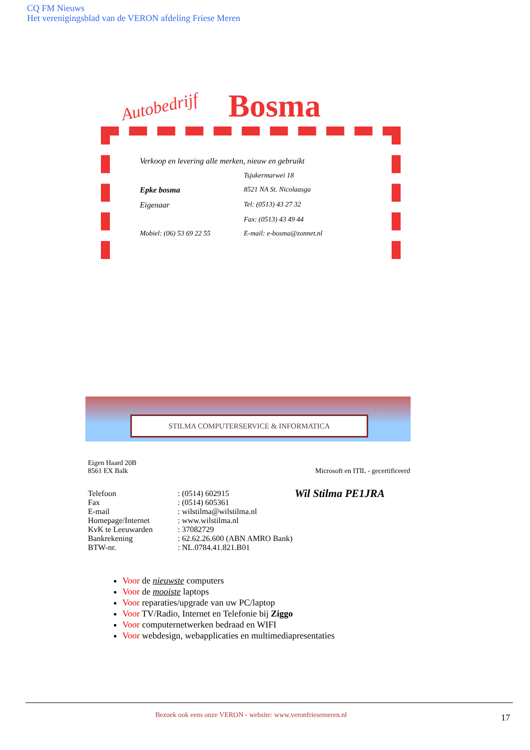CQ FM Nieuws
Het verenigingsblad van de VERON afdeling Friese Meren
Autobedrijf Bosma
Verkoop en levering alle merken, nieuw en gebruikt
| | Tsjukermarwei 18 |
| Epke bosma | 8521 NA St. Nicolaasga |
| Eigenaar | Tel: (0513) 43 27 32 |
| | Fax: (0513) 43 49 44 |
| Mobiel: (06) 53 69 22 55 | E-mail: e-bosma@zonnet.nl |
STILMA COMPUTERSERVICE & INFORMATICA
Eigen Haard 20B
8561 EX Balk Microsoft en ITIL - gecertificeerd
| Telefoon | : (0514) 602915 |
| Fax | : (0514) 605361 |
| E-mail | : wilstilma@wilstilma.nl |
| Homepage/Internet | : www.wilstilma.nl |
| KvK te Leeuwarden | : 37082729 |
| Bankrekening | : 62.62.26.600 (ABN AMRO Bank) |
| BTW-nr. | : NL.0784.41.821.B01 |
Wil Stilma PE1JRA
Voor de nieuwste computers
Voor de mooiste laptops
Voor reparaties/upgrade van uw PC/laptop
Voor TV/Radio, Internet en Telefonie bij Ziggo
Voor computernetwerken bedraad en WIFI
Voor webdesign, webapplicaties en multimediapresentaties
Bezoek ook eens onze VERON - website: www.veronfriesemeren.nl
17